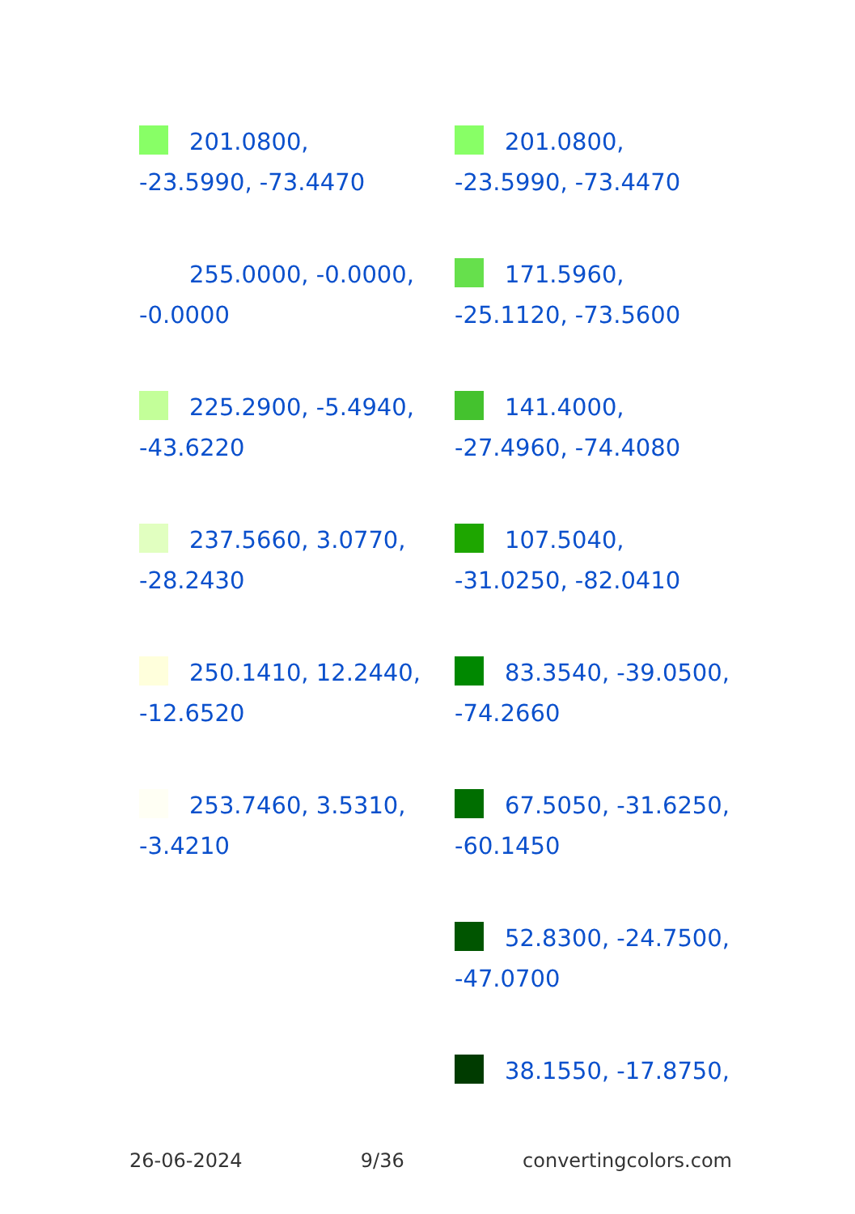201.0800, -23.5990, -73.4470
255.0000, -0.0000, -0.0000
225.2900, -5.4940, -43.6220
237.5660, 3.0770, -28.2430
250.1410, 12.2440, -12.6520
253.7460, 3.5310, -3.4210
201.0800, -23.5990, -73.4470
171.5960, -25.1120, -73.5600
141.4000, -27.4960, -74.4080
107.5040, -31.0250, -82.0410
83.3540, -39.0500, -74.2660
67.5050, -31.6250, -60.1450
52.8300, -24.7500, -47.0700
38.1550, -17.8750,
26-06-2024 9/36 convertingcolors.com